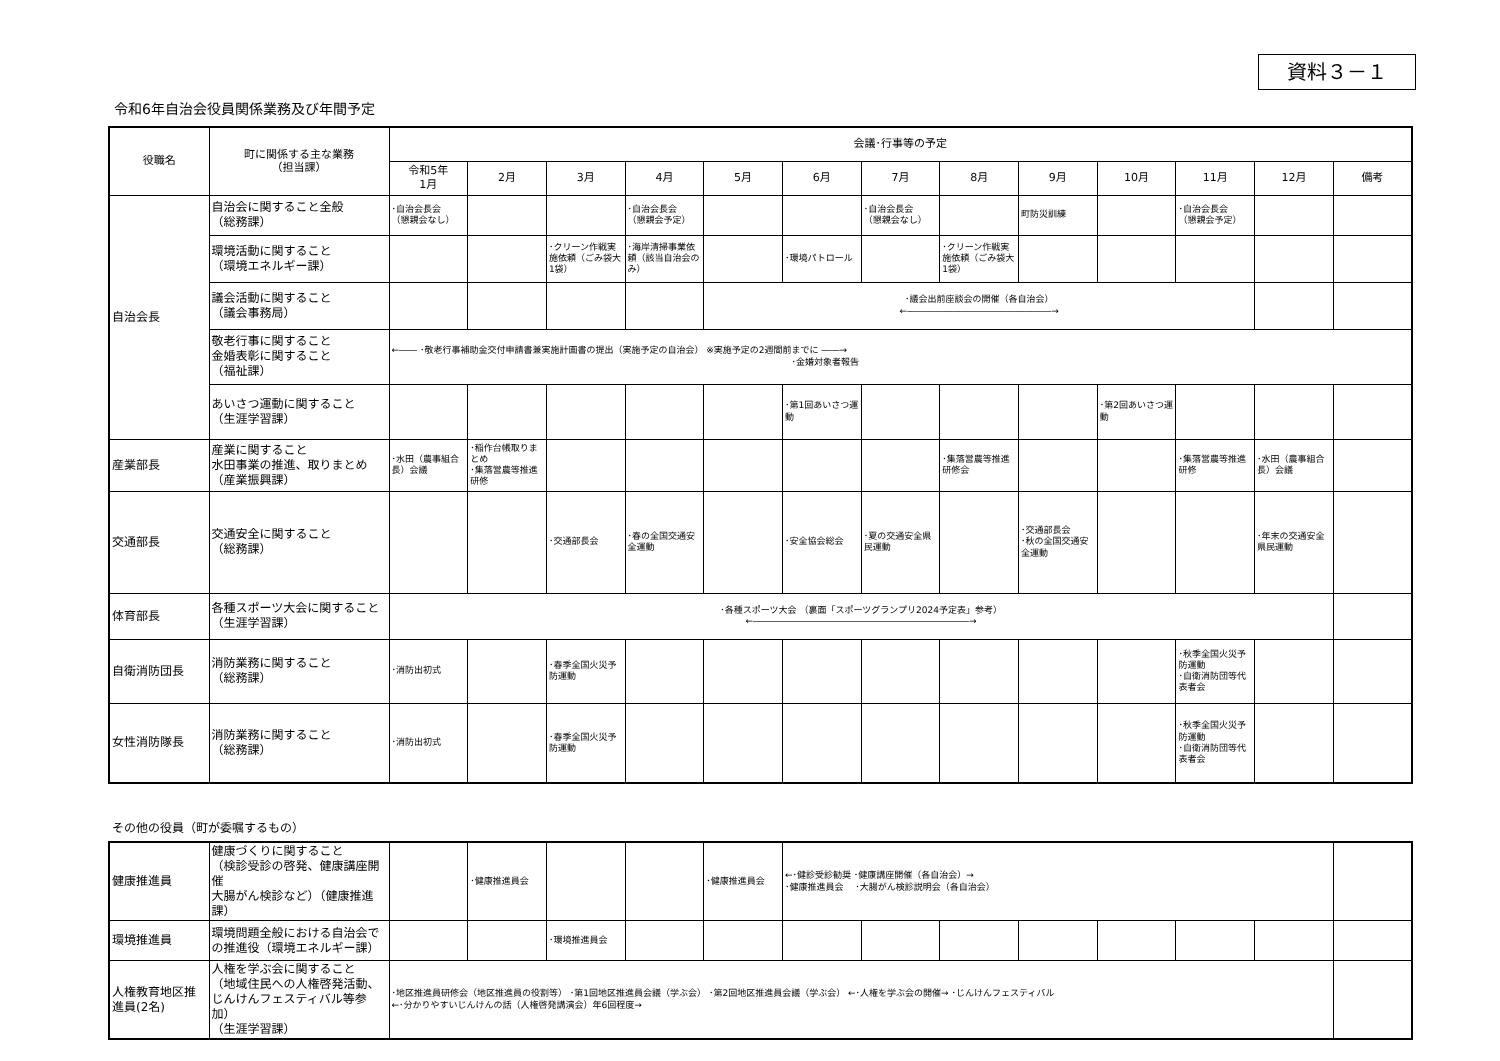資料３－１
令和6年自治会役員関係業務及び年間予定
| 役職名 | 町に関係する主な業務 （担当課） | 会議･行事等の予定 | | | | | | | | | | | | |
| --- | --- | --- | --- | --- | --- | --- | --- | --- | --- | --- | --- | --- | --- | --- |
| | | 令和5年 1月 | 2月 | 3月 | 4月 | 5月 | 6月 | 7月 | 8月 | 9月 | 10月 | 11月 | 12月 | 備考 |
| 自治会長 | 自治会に関すること全般 （総務課） | ･自治会長会 （懇親会なし） | | | ･自治会長会 （懇親会予定） | | | ･自治会長会 （懇親会なし） | | 町防災訓練 | | ･自治会長会 （懇親会予定） | | |
| | 環境活動に関すること （環境エネルギー課） | | | ･クリーン作戦実施依頼（ごみ袋大1袋） | ･海岸清掃事業依頼（該当自治会のみ） | | ･環境パトロール | | ･クリーン作戦実施依頼（ごみ袋大1袋） | | | | | |
| | 議会活動に関すること （議会事務局） | | | | | ･議会出前座談会の開催（各自治会） ←――――――――――――――――→ | | | | | | | | |
| | 敬老行事に関すること 金婚表彰に関すること （福祉課） | ←―― ･敬老行事補助金交付申請書兼実施計画書の提出（実施予定の自治会） ※実施予定の2週間前までに ――→ ･金婚対象者報告 | | | | | | | | | | | | |
| | あいさつ運動に関すること （生涯学習課） | | | | | | ･第1回あいさつ運動 | | | | ･第2回あいさつ運動 | | | |
| 産業部長 | 産業に関すること 水田事業の推進、取りまとめ （産業振興課） | ･水田（農事組合長）会議 | ･稲作台帳取りまとめ ･集落営農等推進研修 | | | | | | ･集落営農等推進研修会 | | | ･集落営農等推進研修 | ･水田（農事組合長）会議 | |
| 交通部長 | 交通安全に関すること （総務課） | | | ･交通部長会 | ･春の全国交通安全運動 | | ･安全協会総会 | ･夏の交通安全県民運動 | | ･交通部長会 ･秋の全国交通安全運動 | | | ･年末の交通安全県民運動 | |
| 体育部長 | 各種スポーツ大会に関すること （生涯学習課） | ･各種スポーツ大会 （裏面「スポーツグランプリ2024予定表」参考） ←――――――――――――――――――――――――→ | | | | | | | | | | | | |
| 自衛消防団長 | 消防業務に関すること （総務課） | ･消防出初式 | | ･春季全国火災予防運動 | | | | | | | | ･秋季全国火災予防運動 ･自衛消防団等代表者会 | | |
| 女性消防隊長 | 消防業務に関すること （総務課） | ･消防出初式 | | ･春季全国火災予防運動 | | | | | | | | ･秋季全国火災予防運動 ･自衛消防団等代表者会 | | |
その他の役員（町が委嘱するもの）
| 健康推進員 | 健康づくりに関すること （検診受診の啓発、健康講座開催 大腸がん検診など）（健康推進課） | | ･健康推進員会 | | | ･健康推進員会 | ←･健診受診勧奨 ･健康講座開催（各自治会）→ ･健康推進員会 ･大腸がん検診説明会（各自治会） | | | | | | | |
| 環境推進員 | 環境問題全般における自治会での推進役（環境エネルギー課） | | | ･環境推進員会 | | | | | | | | | | |
| 人権教育地区推進員(2名) | 人権を学ぶ会に関すること （地域住民への人権啓発活動、じんけんフェスティバル等参加） （生涯学習課） | ･地区推進員研修会（地区推進員の役割等） ･第1回地区推進員会議（学ぶ会） ･第2回地区推進員会議（学ぶ会） ←･人権を学ぶ会の開催→ ･じんけんフェスティバル ←･分かりやすいじんけんの話（人権啓発講演会）年6回程度→ | | | | | | | | | | | | |